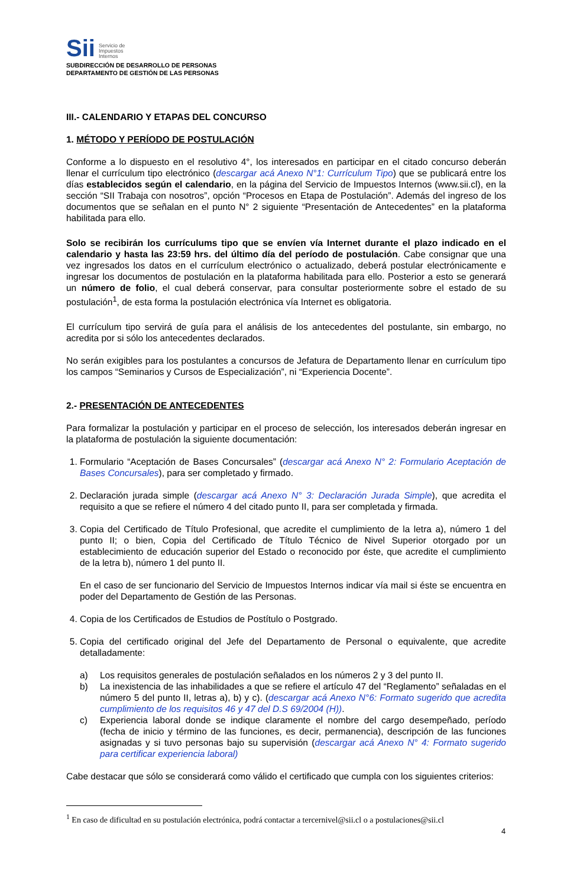Sii Servicio de
Impuestos
Internos
SUBDIRECCIÓN DE DESARROLLO DE PERSONAS
DEPARTAMENTO DE GESTIÓN DE LAS PERSONAS
III.- CALENDARIO Y ETAPAS DEL CONCURSO
1. MÉTODO Y PERÍODO DE POSTULACIÓN
Conforme a lo dispuesto en el resolutivo 4°, los interesados en participar en el citado concurso deberán llenar el currículum tipo electrónico (descargar acá Anexo N°1: Currículum Tipo) que se publicará entre los días establecidos según el calendario, en la página del Servicio de Impuestos Internos (www.sii.cl), en la sección “SII Trabaja con nosotros”, opción “Procesos en Etapa de Postulación”. Además del ingreso de los documentos que se señalan en el punto N° 2 siguiente “Presentación de Antecedentes” en la plataforma habilitada para ello.
Solo se recibirán los currículums tipo que se envíen vía Internet durante el plazo indicado en el calendario y hasta las 23:59 hrs. del último día del período de postulación. Cabe consignar que una vez ingresados los datos en el currículum electrónico o actualizado, deberá postular electrónicamente e ingresar los documentos de postulación en la plataforma habilitada para ello. Posterior a esto se generará un número de folio, el cual deberá conservar, para consultar posteriormente sobre el estado de su postulación<sup>1</sup>, de esta forma la postulación electrónica vía Internet es obligatoria.
El currículum tipo servirá de guía para el análisis de los antecedentes del postulante, sin embargo, no acredita por si sólo los antecedentes declarados.
No serán exigibles para los postulantes a concursos de Jefatura de Departamento llenar en currículum tipo los campos “Seminarios y Cursos de Especialización”, ni “Experiencia Docente”.
2.- PRESENTACIÓN DE ANTECEDENTES
Para formalizar la postulación y participar en el proceso de selección, los interesados deberán ingresar en la plataforma de postulación la siguiente documentación:
1. Formulario “Aceptación de Bases Concursales” (descargar acá Anexo N° 2: Formulario Aceptación de Bases Concursales), para ser completado y firmado.
2. Declaración jurada simple (descargar acá Anexo N° 3: Declaración Jurada Simple), que acredita el requisito a que se refiere el número 4 del citado punto II, para ser completada y firmada.
3. Copia del Certificado de Título Profesional, que acredite el cumplimiento de la letra a), número 1 del punto II; o bien, Copia del Certificado de Título Técnico de Nivel Superior otorgado por un establecimiento de educación superior del Estado o reconocido por éste, que acredite el cumplimiento de la letra b), número 1 del punto II.
En el caso de ser funcionario del Servicio de Impuestos Internos indicar vía mail si éste se encuentra en poder del Departamento de Gestión de las Personas.
4. Copia de los Certificados de Estudios de Postítulo o Postgrado.
5. Copia del certificado original del Jefe del Departamento de Personal o equivalente, que acredite detalladamente:
a) Los requisitos generales de postulación señalados en los números 2 y 3 del punto II.
b) La inexistencia de las inhabilidades a que se refiere el artículo 47 del “Reglamento” señaladas en el número 5 del punto II, letras a), b) y c). (descargar acá Anexo N°6: Formato sugerido que acredita cumplimiento de los requisitos 46 y 47 del D.S 69/2004 (H)).
c) Experiencia laboral donde se indique claramente el nombre del cargo desempeñado, período (fecha de inicio y término de las funciones, es decir, permanencia), descripción de las funciones asignadas y si tuvo personas bajo su supervisión (descargar acá Anexo N° 4: Formato sugerido para certificar experiencia laboral)
Cabe destacar que sólo se considerará como válido el certificado que cumpla con los siguientes criterios:
<sup>1</sup> En caso de dificultad en su postulación electrónica, podrá contactar a tercernivel@sii.cl o a postulaciones@sii.cl
4